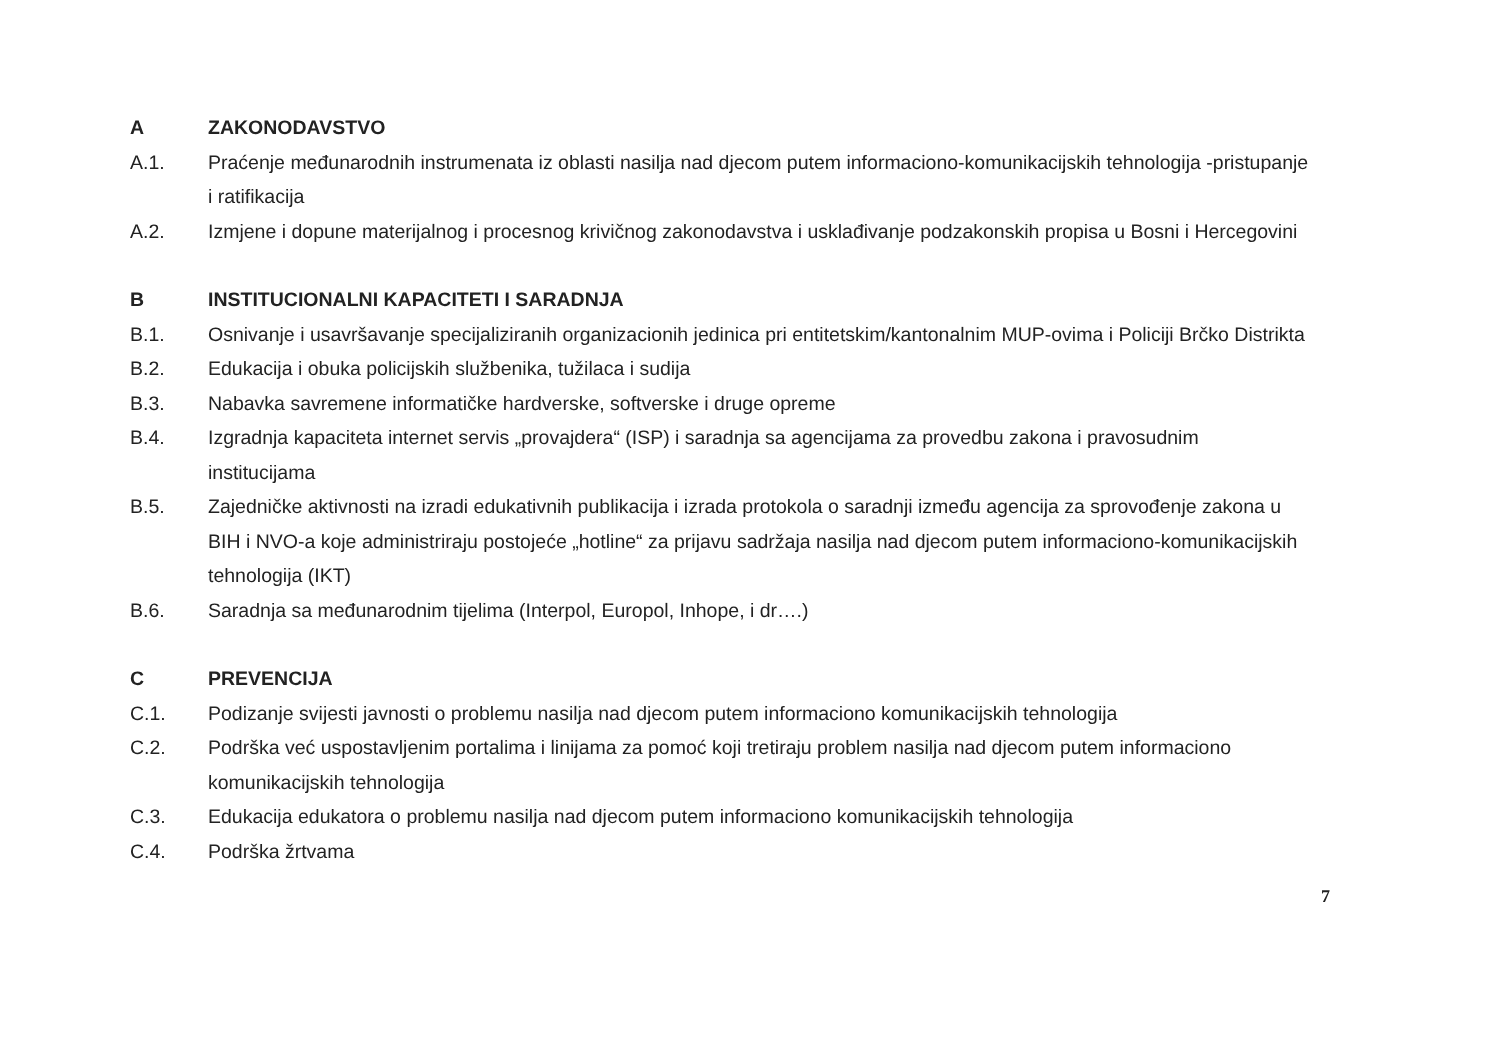A ZAKONODAVSTVO
A.1. Praćenje međunarodnih instrumenata iz oblasti nasilja nad djecom putem informaciono-komunikacijskih tehnologija -pristupanje i ratifikacija
A.2. Izmjene i dopune materijalnog i procesnog krivičnog zakonodavstva i usklađivanje podzakonskih propisa u Bosni i Hercegovini
B INSTITUCIONALNI KAPACITETI I SARADNJA
B.1. Osnivanje i usavršavanje specijaliziranih organizacionih jedinica pri entitetskim/kantonalnim MUP-ovima i Policiji Brčko Distrikta
B.2. Edukacija i obuka policijskih službenika, tužilaca i sudija
B.3. Nabavka savremene informatičke hardverske, softverske i druge opreme
B.4. Izgradnja kapaciteta internet servis „provajdera“ (ISP) i saradnja sa agencijama za provedbu zakona i pravosudnim institucijama
B.5. Zajedničke aktivnosti na izradi edukativnih publikacija i izrada protokola o saradnji između agencija za sprovođenje zakona u BIH i NVO-a koje administriraju postojeće „hotline“ za prijavu sadržaja nasilja nad djecom putem informaciono-komunikacijskih tehnologija (IKT)
B.6. Saradnja sa međunarodnim tijelima (Interpol, Europol, Inhope, i dr….)
C PREVENCIJA
C.1. Podizanje svijesti javnosti o problemu nasilja nad djecom putem informaciono komunikacijskih tehnologija
C.2. Podrška već uspostavljenim portalima i linijama za pomoć koji tretiraju problem nasilja nad djecom putem informaciono komunikacijskih tehnologija
C.3. Edukacija edukatora o problemu nasilja nad djecom putem informaciono komunikacijskih tehnologija
C.4. Podrška žrtvama
7